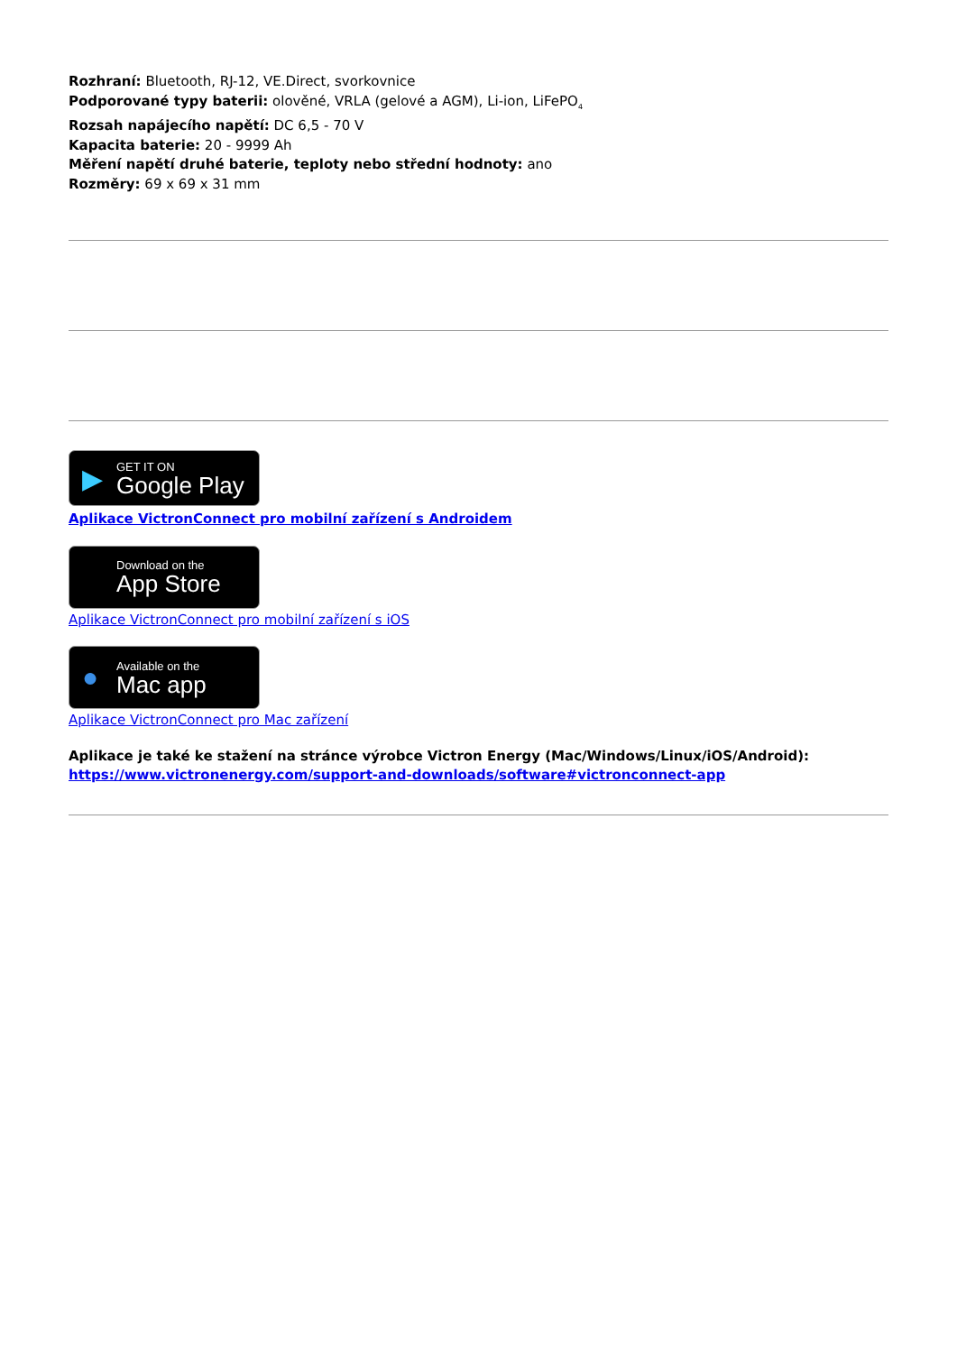Rozhraní: Bluetooth, RJ-12, VE.Direct, svorkovnice
Podporované typy baterii: olověné, VRLA (gelové a AGM), Li-ion, LiFePO<sub>4</sub>
Rozsah napájecího napětí: DC 6,5 - 70 V
Kapacita baterie: 20 - 9999 Ah
Měření napětí druhé baterie, teploty nebo střední hodnoty: ano
Rozměry: 69 x 69 x 31 mm
▶ GET IT ON
Google Play
Aplikace VictronConnect pro mobilní zařízení s Androidem
Download on the
App Store
Aplikace VictronConnect pro mobilní zařízení s iOS
● Available on the
Mac app
Aplikace VictronConnect pro Mac zařízení
Aplikace je také ke stažení na stránce výrobce Victron Energy (Mac/Windows/Linux/iOS/Android):
https://www.victronenergy.com/support-and-downloads/software#victronconnect-app